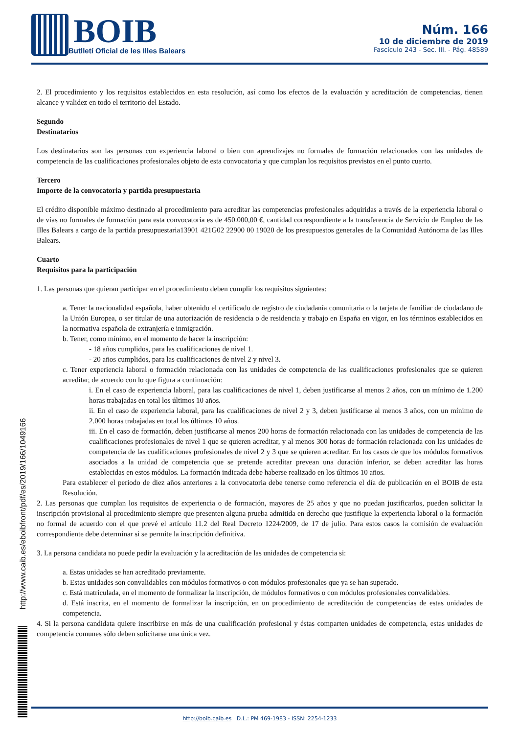BOIB
Butlletí Oficial de les Illes Balears
Núm. 166
10 de diciembre de 2019
Fascículo 243 - Sec. III. - Pág. 48589
2. El procedimiento y los requisitos establecidos en esta resolución, así como los efectos de la evaluación y acreditación de competencias, tienen alcance y validez en todo el territorio del Estado.
Segundo
Destinatarios
Los destinatarios son las personas con experiencia laboral o bien con aprendizajes no formales de formación relacionados con las unidades de competencia de las cualificaciones profesionales objeto de esta convocatoria y que cumplan los requisitos previstos en el punto cuarto.
Tercero
Importe de la convocatoria y partida presupuestaria
El crédito disponible máximo destinado al procedimiento para acreditar las competencias profesionales adquiridas a través de la experiencia laboral o de vías no formales de formación para esta convocatoria es de 450.000,00 €, cantidad correspondiente a la transferencia de Servicio de Empleo de las Illes Balears a cargo de la partida presupuestaria13901 421G02 22900 00 19020 de los presupuestos generales de la Comunidad Autónoma de las Illes Balears.
Cuarto
Requisitos para la participación
1. Las personas que quieran participar en el procedimiento deben cumplir los requisitos siguientes:
a. Tener la nacionalidad española, haber obtenido el certificado de registro de ciudadanía comunitaria o la tarjeta de familiar de ciudadano de la Unión Europea, o ser titular de una autorización de residencia o de residencia y trabajo en España en vigor, en los términos establecidos en la normativa española de extranjería e inmigración.
b. Tener, como mínimo, en el momento de hacer la inscripción:
- 18 años cumplidos, para las cualificaciones de nivel 1.
- 20 años cumplidos, para las cualificaciones de nivel 2 y nivel 3.
c. Tener experiencia laboral o formación relacionada con las unidades de competencia de las cualificaciones profesionales que se quieren acreditar, de acuerdo con lo que figura a continuación:
i. En el caso de experiencia laboral, para las cualificaciones de nivel 1, deben justificarse al menos 2 años, con un mínimo de 1.200 horas trabajadas en total los últimos 10 años.
ii. En el caso de experiencia laboral, para las cualificaciones de nivel 2 y 3, deben justificarse al menos 3 años, con un mínimo de 2.000 horas trabajadas en total los últimos 10 años.
iii. En el caso de formación, deben justificarse al menos 200 horas de formación relacionada con las unidades de competencia de las cualificaciones profesionales de nivel 1 que se quieren acreditar, y al menos 300 horas de formación relacionada con las unidades de competencia de las cualificaciones profesionales de nivel 2 y 3 que se quieren acreditar. En los casos de que los módulos formativos asociados a la unidad de competencia que se pretende acreditar prevean una duración inferior, se deben acreditar las horas establecidas en estos módulos. La formación indicada debe haberse realizado en los últimos 10 años.
Para establecer el periodo de diez años anteriores a la convocatoria debe tenerse como referencia el día de publicación en el BOIB de esta Resolución.
2. Las personas que cumplan los requisitos de experiencia o de formación, mayores de 25 años y que no puedan justificarlos, pueden solicitar la inscripción provisional al procedimiento siempre que presenten alguna prueba admitida en derecho que justifique la experiencia laboral o la formación no formal de acuerdo con el que prevé el artículo 11.2 del Real Decreto 1224/2009, de 17 de julio. Para estos casos la comisión de evaluación correspondiente debe determinar si se permite la inscripción definitiva.
3. La persona candidata no puede pedir la evaluación y la acreditación de las unidades de competencia si:
a. Estas unidades se han acreditado previamente.
b. Estas unidades son convalidables con módulos formativos o con módulos profesionales que ya se han superado.
c. Está matriculada, en el momento de formalizar la inscripción, de módulos formativos o con módulos profesionales convalidables.
d. Está inscrita, en el momento de formalizar la inscripción, en un procedimiento de acreditación de competencias de estas unidades de competencia.
4. Si la persona candidata quiere inscribirse en más de una cualificación profesional y éstas comparten unidades de competencia, estas unidades de competencia comunes sólo deben solicitarse una única vez.
http://www.caib.es/eboibfront/pdf/es/2019/166/1049166
http://boib.caib.es D.L.: PM 469-1983 - ISSN: 2254-1233